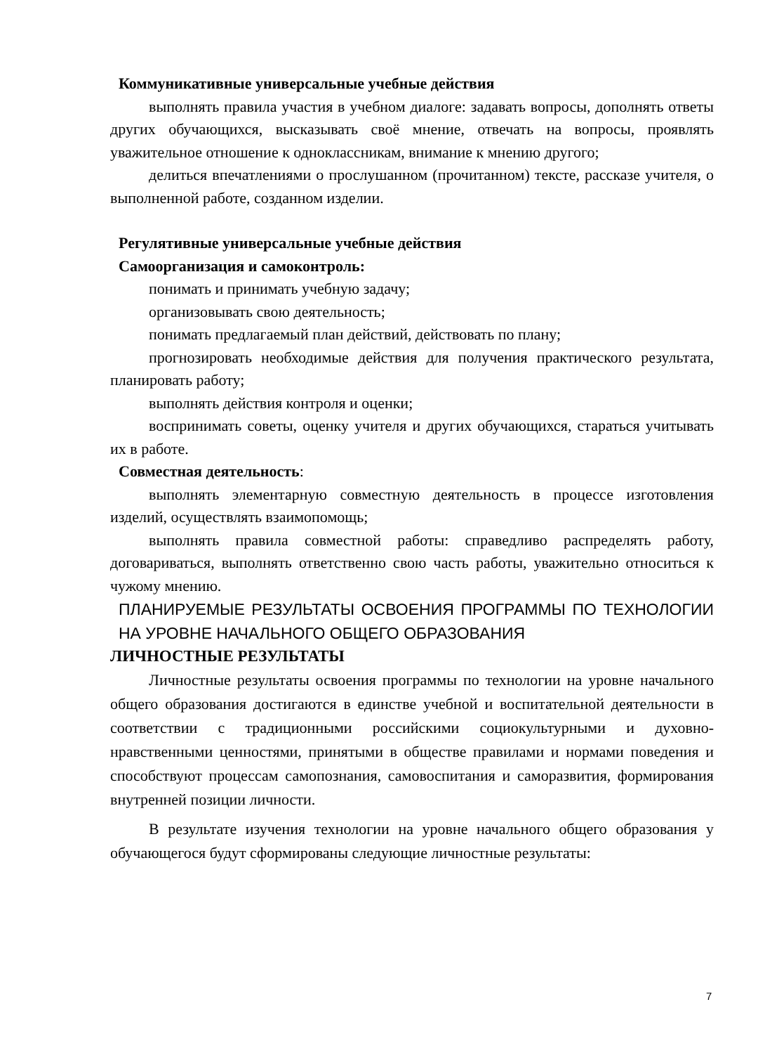Коммуникативные универсальные учебные действия
выполнять правила участия в учебном диалоге: задавать вопросы, дополнять ответы других обучающихся, высказывать своё мнение, отвечать на вопросы, проявлять уважительное отношение к одноклассникам, внимание к мнению другого;
делиться впечатлениями о прослушанном (прочитанном) тексте, рассказе учителя, о выполненной работе, созданном изделии.
Регулятивные универсальные учебные действия
Самоорганизация и самоконтроль:
понимать и принимать учебную задачу;
организовывать свою деятельность;
понимать предлагаемый план действий, действовать по плану;
прогнозировать необходимые действия для получения практического результата, планировать работу;
выполнять действия контроля и оценки;
воспринимать советы, оценку учителя и других обучающихся, стараться учитывать их в работе.
Совместная деятельность:
выполнять элементарную совместную деятельность в процессе изготовления изделий, осуществлять взаимопомощь;
выполнять правила совместной работы: справедливо распределять работу, договариваться, выполнять ответственно свою часть работы, уважительно относиться к чужому мнению.
ПЛАНИРУЕМЫЕ РЕЗУЛЬТАТЫ ОСВОЕНИЯ ПРОГРАММЫ ПО ТЕХНОЛОГИИ НА УРОВНЕ НАЧАЛЬНОГО ОБЩЕГО ОБРАЗОВАНИЯ
ЛИЧНОСТНЫЕ РЕЗУЛЬТАТЫ
Личностные результаты освоения программы по технологии на уровне начального общего образования достигаются в единстве учебной и воспитательной деятельности в соответствии с традиционными российскими социокультурными и духовно-нравственными ценностями, принятыми в обществе правилами и нормами поведения и способствуют процессам самопознания, самовоспитания и саморазвития, формирования внутренней позиции личности.
В результате изучения технологии на уровне начального общего образования у обучающегося будут сформированы следующие личностные результаты:
7